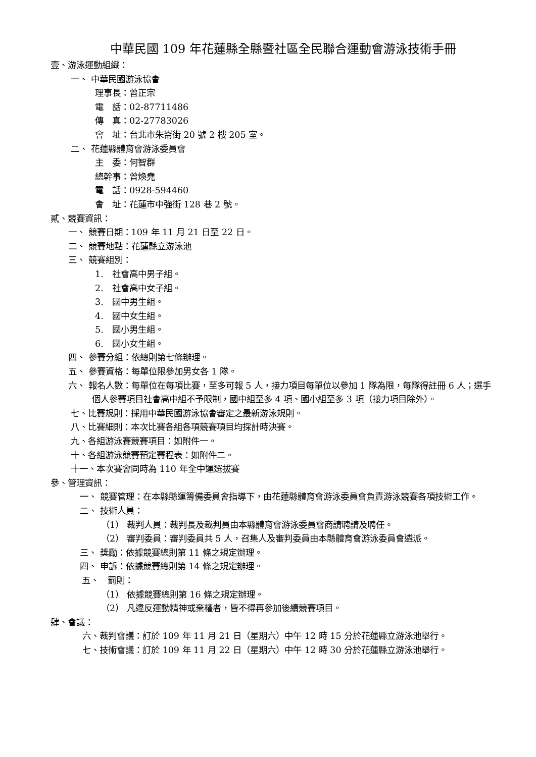中華民國 109 年花蓮縣全縣暨社區全民聯合運動會游泳技術手冊
壹、游泳運動組織：
一、 中華民國游泳協會
理事長：曾正宗
電　話：02-87711486
傳　真：02-27783026
會　址：台北市朱崙街 20 號 2 樓 205 室。
二、 花蓮縣體育會游泳委員會
主　委：何智群
總幹事：曾煥堯
電　話：0928-594460
會　址：花蓮市中強街 128 巷 2 號。
貳、競賽資訊：
一、 競賽日期：109 年 11 月 21 日至 22 日。
二、 競賽地點：花蓮縣立游泳池
三、 競賽組別：
1.　社會高中男子組。
2.　社會高中女子組。
3.　國中男生組。
4.　國中女生組。
5.　國小男生組。
6.　國小女生組。
四、 參賽分組：依總則第七條辦理。
五、 參賽資格：每單位限參加男女各 1 隊。
六、 報名人數：每單位在每項比賽，至多可報 5 人，接力項目每單位以參加 1 隊為限，每隊得註冊 6 人；選手個人參賽項目社會高中組不予限制，國中組至多 4 項、國小組至多 3 項（接力項目除外）。
七、比賽規則：採用中華民國游泳協會審定之最新游泳規則。
八、比賽細則：本次比賽各組各項競賽項目均採計時決賽。
九、各組游泳賽競賽項目：如附件一。
十、各組游泳競賽預定賽程表：如附件二。
十一、本次賽會同時為 110 年全中運選拔賽
參、管理資訊：
一、 競賽管理：在本縣縣運籌備委員會指導下，由花蓮縣體育會游泳委員會負責游泳競賽各項技術工作。
二、 技術人員：
（1） 裁判人員：裁判長及裁判員由本縣體育會游泳委員會商請聘請及聘任。
（2） 審判委員：審判委員共 5 人，召集人及審判委員由本縣體育會游泳委員會遴派。
三、 獎勵：依據競賽總則第 11 條之規定辦理。
四、 申訴：依據競賽總則第 14 條之規定辦理。
五、　罰則：
（1） 依據競賽總則第 16 條之規定辦理。
（2） 凡違反運動精神或棄權者，皆不得再參加後續競賽項目。
肆、會議：
六、裁判會議：訂於 109 年 11 月 21 日（星期六）中午 12 時 15 分於花蓮縣立游泳池舉行。
七、技術會議：訂於 109 年 11 月 22 日（星期六）中午 12 時 30 分於花蓮縣立游泳池舉行。